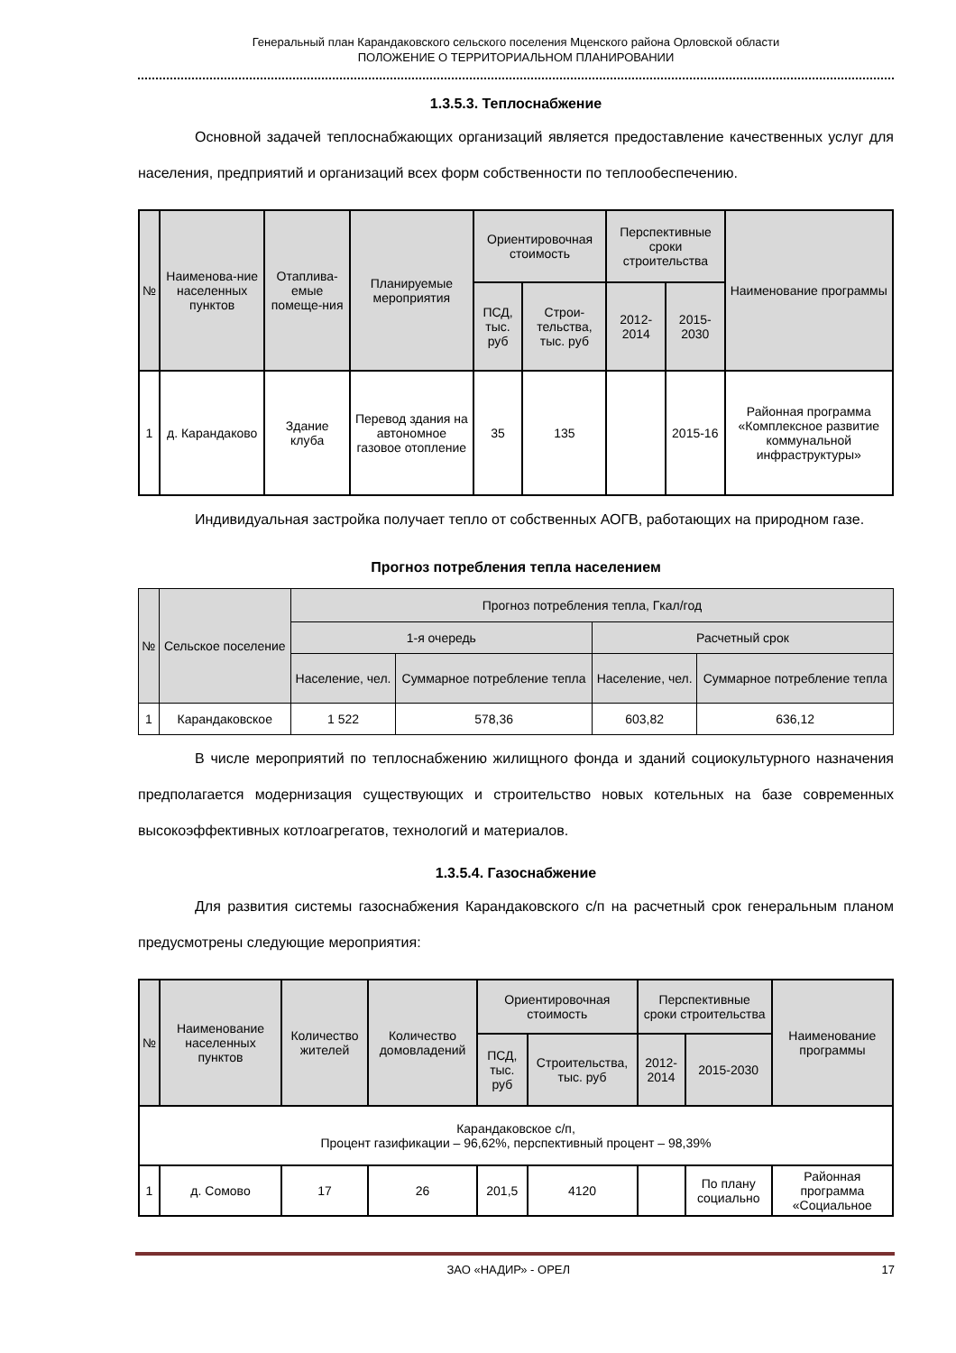Генеральный план Карандаковского сельского поселения Мценского района Орловской области
ПОЛОЖЕНИЕ О ТЕРРИТОРИАЛЬНОМ ПЛАНИРОВАНИИ
1.3.5.3. Теплоснабжение
Основной задачей теплоснабжающих организаций является предоставление качественных услуг для населения, предприятий и организаций всех форм собственности по теплообеспечению.
| № | Наименова-ние населенных пунктов | Отаплива-емые помеще-ния | Планируемые мероприятия | Ориентировочная стоимость | | Перспективные сроки строительства | | Наименование программы |
| --- | --- | --- | --- | --- | --- | --- | --- | --- |
| | | | | ПСД, тыс. руб | Строи-тельства, тыс. руб | 2012-2014 | 2015-2030 | |
| 1 | д. Карандаково | Здание клуба | Перевод здания на автономное газовое отопление | 35 | 135 | | 2015-16 | Районная программа «Комплексное развитие коммунальной инфраструктуры» |
Индивидуальная застройка получает тепло от собственных АОГВ, работающих на природном газе.
Прогноз потребления тепла населением
| № | Сельское поселение | Прогноз потребления тепла, Гкал/год | | | |
| --- | --- | --- | --- | --- | --- |
| | | 1-я очередь | | Расчетный срок | |
| | | Население, чел. | Суммарное потребление тепла | Население, чел. | Суммарное потребление тепла |
| 1 | Карандаковское | 1 522 | 578,36 | 603,82 | 636,12 |
В числе мероприятий по теплоснабжению жилищного фонда и зданий социокультурного назначения предполагается модернизация существующих и строительство новых котельных на базе современных высокоэффективных котлоагрегатов, технологий и материалов.
1.3.5.4. Газоснабжение
Для развития системы газоснабжения Карандаковского с/п на расчетный срок генеральным планом предусмотрены следующие мероприятия:
| № | Наименование населенных пунктов | Количество жителей | Количество домовладений | Ориентировочная стоимость | | Перспективные сроки строительства | | Наименование программы |
| --- | --- | --- | --- | --- | --- | --- | --- | --- |
| | | | | ПСД, тыс. руб | Строительства, тыс. руб | 2012-2014 | 2015-2030 | |
| Карандаковское с/п, Процент газификации – 96,62%, перспективный процент – 98,39% | | | | | | | | |
| 1 | д. Сомово | 17 | 26 | 201,5 | 4120 | | По плану социально | Районная программа «Социальное |
ЗАО «НАДИР» - ОРЕЛ 17